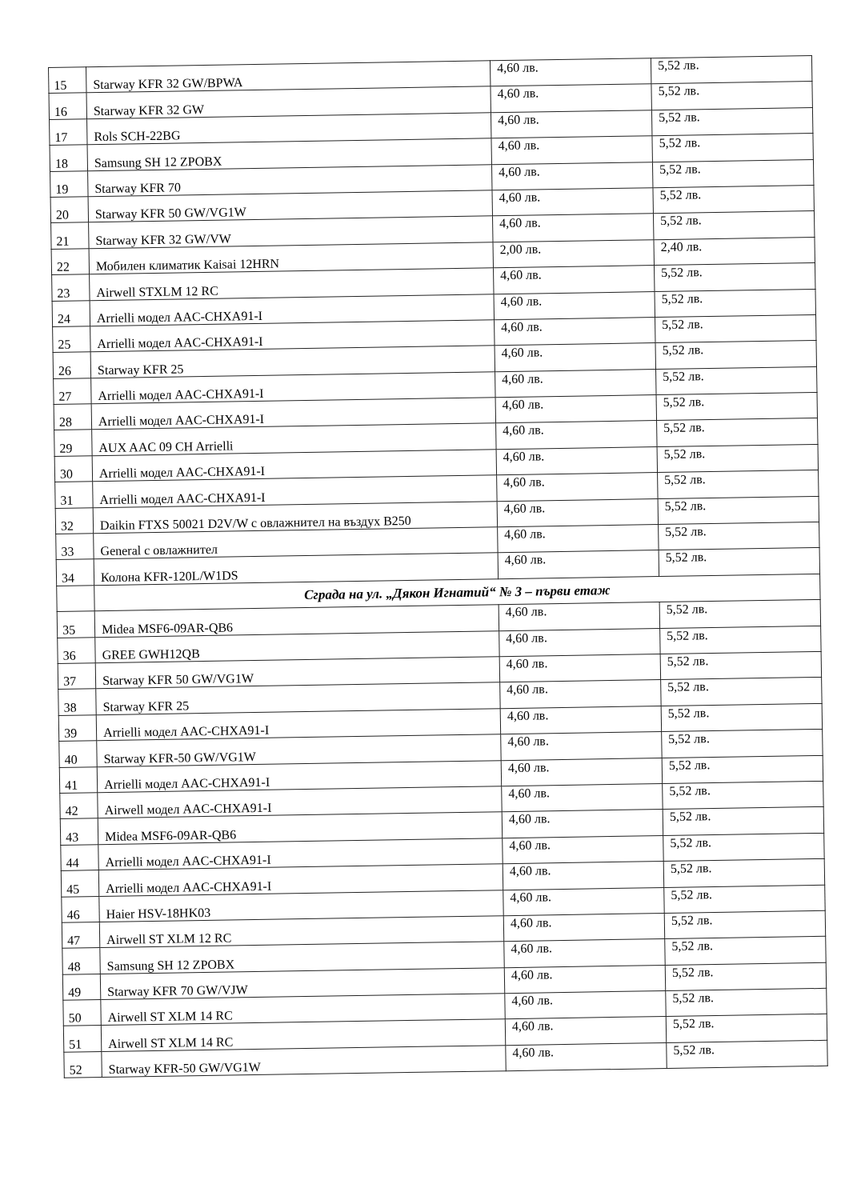| 15 | Starway KFR 32 GW/BPWA | 4,60 лв. | 5,52 лв. |
| 16 | Starway KFR 32 GW | 4,60 лв. | 5,52 лв. |
| 17 | Rols SCH-22BG | 4,60 лв. | 5,52 лв. |
| 18 | Samsung SH 12 ZPOBX | 4,60 лв. | 5,52 лв. |
| 19 | Starway KFR 70 | 4,60 лв. | 5,52 лв. |
| 20 | Starway KFR 50 GW/VG1W | 4,60 лв. | 5,52 лв. |
| 21 | Starway KFR 32 GW/VW | 4,60 лв. | 5,52 лв. |
| 22 | Мобилен климатик Kaisai 12HRN | 2,00 лв. | 2,40 лв. |
| 23 | Airwell STXLM 12 RC | 4,60 лв. | 5,52 лв. |
| 24 | Arrielli модел AAC-CHXA91-I | 4,60 лв. | 5,52 лв. |
| 25 | Arrielli модел AAC-CHXA91-I | 4,60 лв. | 5,52 лв. |
| 26 | Starway KFR 25 | 4,60 лв. | 5,52 лв. |
| 27 | Arrielli модел AAC-CHXA91-I | 4,60 лв. | 5,52 лв. |
| 28 | Arrielli модел AAC-CHXA91-I | 4,60 лв. | 5,52 лв. |
| 29 | AUX AAC 09 CH Arrielli | 4,60 лв. | 5,52 лв. |
| 30 | Arrielli модел AAC-CHXA91-I | 4,60 лв. | 5,52 лв. |
| 31 | Arrielli модел AAC-CHXA91-I | 4,60 лв. | 5,52 лв. |
| 32 | Daikin FTXS 50021 D2V/W с овлажнител на въздух B250 | 4,60 лв. | 5,52 лв. |
| 33 | General с овлажнител | 4,60 лв. | 5,52 лв. |
| 34 | Колона KFR-120L/W1DS | 4,60 лв. | 5,52 лв. |
| | Сграда на ул. „Дякон Игнатий“ № 3 – първи етаж | | |
| 35 | Midea MSF6-09AR-QB6 | 4,60 лв. | 5,52 лв. |
| 36 | GREE GWH12QB | 4,60 лв. | 5,52 лв. |
| 37 | Starway KFR 50 GW/VG1W | 4,60 лв. | 5,52 лв. |
| 38 | Starway KFR 25 | 4,60 лв. | 5,52 лв. |
| 39 | Arrielli модел AAC-CHXA91-I | 4,60 лв. | 5,52 лв. |
| 40 | Starway KFR-50 GW/VG1W | 4,60 лв. | 5,52 лв. |
| 41 | Arrielli модел AAC-CHXA91-I | 4,60 лв. | 5,52 лв. |
| 42 | Airwell модел AAC-CHXA91-I | 4,60 лв. | 5,52 лв. |
| 43 | Midea MSF6-09AR-QB6 | 4,60 лв. | 5,52 лв. |
| 44 | Arrielli модел AAC-CHXA91-I | 4,60 лв. | 5,52 лв. |
| 45 | Arrielli модел AAC-CHXA91-I | 4,60 лв. | 5,52 лв. |
| 46 | Haier HSV-18HK03 | 4,60 лв. | 5,52 лв. |
| 47 | Airwell ST XLM 12 RC | 4,60 лв. | 5,52 лв. |
| 48 | Samsung SH 12 ZPOBX | 4,60 лв. | 5,52 лв. |
| 49 | Starway KFR 70 GW/VJW | 4,60 лв. | 5,52 лв. |
| 50 | Airwell ST XLM 14 RC | 4,60 лв. | 5,52 лв. |
| 51 | Airwell ST XLM 14 RC | 4,60 лв. | 5,52 лв. |
| 52 | Starway KFR-50 GW/VG1W | 4,60 лв. | 5,52 лв. |